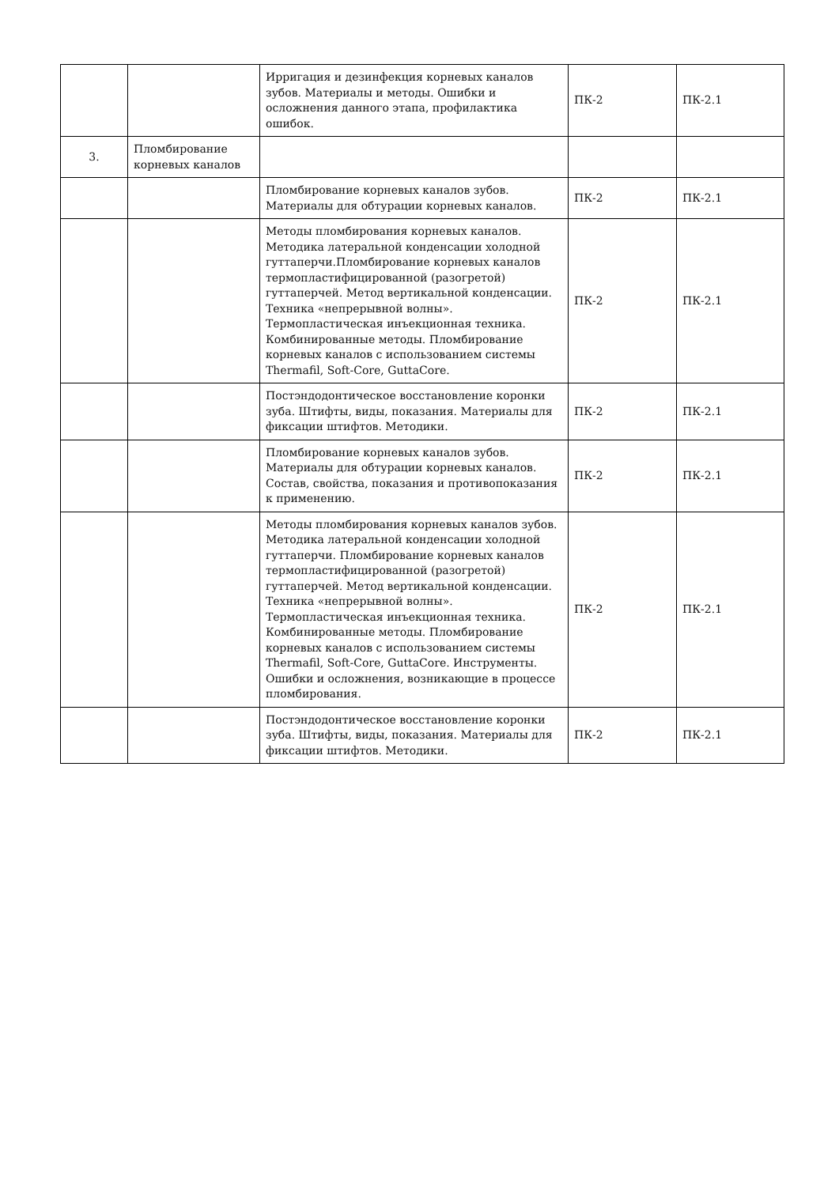| | | Ирригация и дезинфекция корневых каналов зубов. Материалы и методы. Ошибки и осложнения данного этапа, профилактика ошибок. | ПК-2 | ПК-2.1 |
| 3. | Пломбирование корневых каналов | | | |
| | | Пломбирование корневых каналов зубов. Материалы для обтурации корневых каналов. | ПК-2 | ПК-2.1 |
| | | Методы пломбирования корневых каналов. Методика латеральной конденсации холодной гуттаперчи.Пломбирование корневых каналов термопластифицированной (разогретой) гуттаперчей. Метод вертикальной конденсации. Техника «непрерывной волны». Термопластическая инъекционная техника. Комбинированные методы. Пломбирование корневых каналов с использованием системы Thermafil, Soft-Core, GuttaCore. | ПК-2 | ПК-2.1 |
| | | Постэндодонтическое восстановление коронки зуба. Штифты, виды, показания. Материалы для фиксации штифтов. Методики. | ПК-2 | ПК-2.1 |
| | | Пломбирование корневых каналов зубов. Материалы для обтурации корневых каналов. Состав, свойства, показания и противопоказания к применению. | ПК-2 | ПК-2.1 |
| | | Методы пломбирования корневых каналов зубов. Методика латеральной конденсации холодной гуттаперчи. Пломбирование корневых каналов термопластифицированной (разогретой) гуттаперчей. Метод вертикальной конденсации. Техника «непрерывной волны». Термопластическая инъекционная техника. Комбинированные методы. Пломбирование корневых каналов с использованием системы Thermafil, Soft-Core, GuttaCore. Инструменты. Ошибки и осложнения, возникающие в процессе пломбирования. | ПК-2 | ПК-2.1 |
| | | Постэндодонтическое восстановление коронки зуба. Штифты, виды, показания. Материалы для фиксации штифтов. Методики. | ПК-2 | ПК-2.1 |